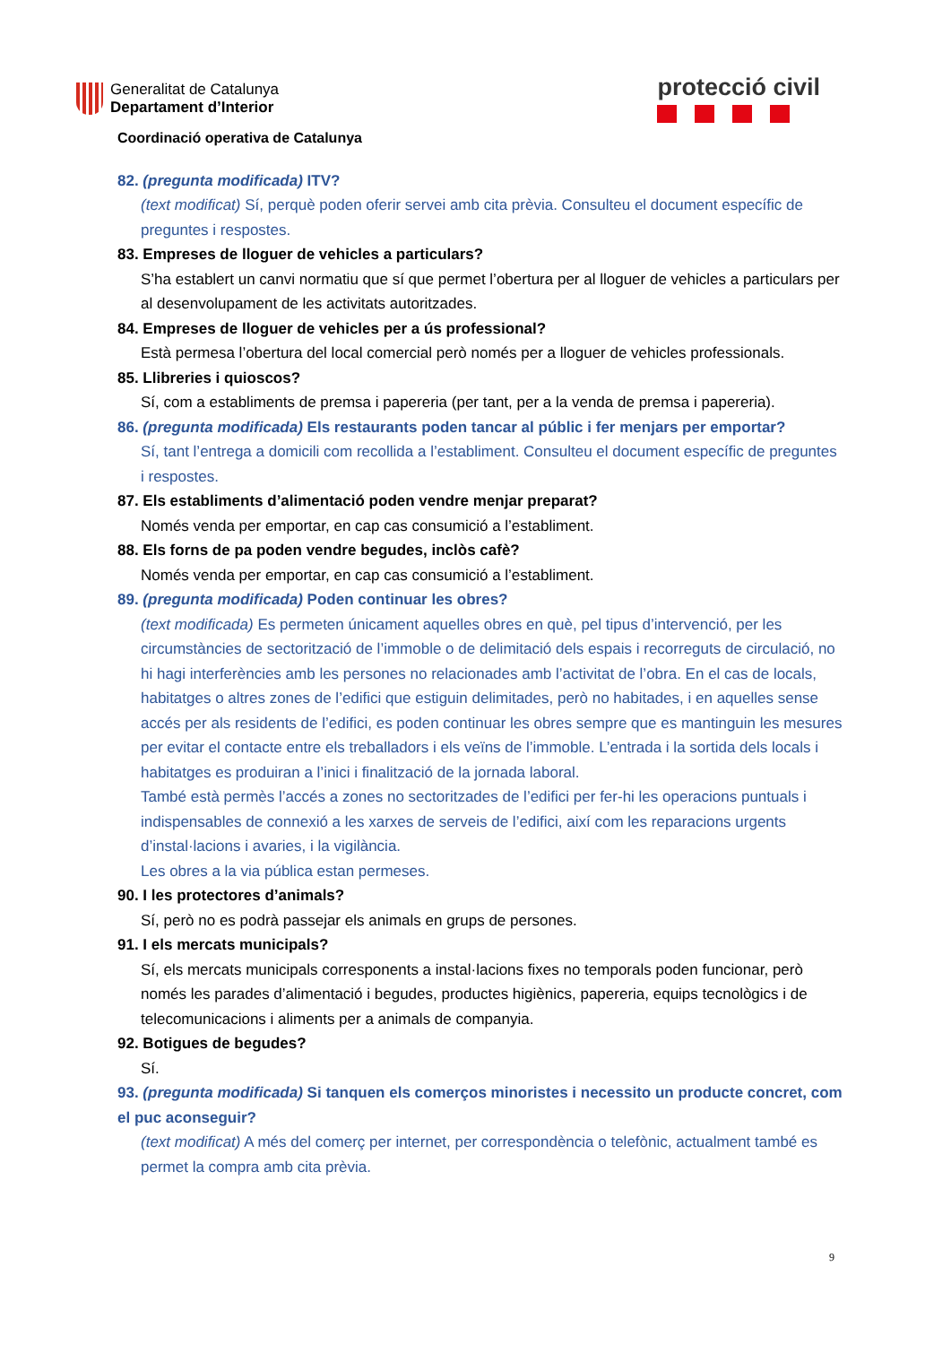Generalitat de Catalunya
Departament d’Interior
protecció civil
Coordinació operativa de Catalunya
82. (pregunta modificada) ITV?
(text modificat) Sí, perquè poden oferir servei amb cita prèvia. Consulteu el document específic de preguntes i respostes.
83. Empreses de lloguer de vehicles a particulars?
S’ha establert un canvi normatiu que sí que permet l’obertura per al lloguer de vehicles a particulars per al desenvolupament de les activitats autoritzades.
84. Empreses de lloguer de vehicles per a ús professional?
Està permesa l’obertura del local comercial però només per a lloguer de vehicles professionals.
85. Llibreries i quioscos?
Sí, com a establiments de premsa i papereria (per tant, per a la venda de premsa i papereria).
86. (pregunta modificada) Els restaurants poden tancar al públic i fer menjars per emportar?
Sí, tant l’entrega a domicili com recollida a l’establiment. Consulteu el document específic de preguntes i respostes.
87. Els establiments d’alimentació poden vendre menjar preparat?
Només venda per emportar, en cap cas consumició a l’establiment.
88. Els forns de pa poden vendre begudes, inclòs cafè?
Només venda per emportar, en cap cas consumició a l’establiment.
89. (pregunta modificada) Poden continuar les obres?
(text modificada) Es permeten únicament aquelles obres en què, pel tipus d’intervenció, per les circumstàncies de sectorització de l’immoble o de delimitació dels espais i recorreguts de circulació, no hi hagi interferències amb les persones no relacionades amb l’activitat de l’obra. En el cas de locals, habitatges o altres zones de l’edifici que estiguin delimitades, però no habitades, i en aquelles sense accés per als residents de l’edifici, es poden continuar les obres sempre que es mantinguin les mesures per evitar el contacte entre els treballadors i els veïns de l’immoble. L’entrada i la sortida dels locals i habitatges es produiran a l’inici i finalització de la jornada laboral.
També està permès l’accés a zones no sectoritzades de l’edifici per fer-hi les operacions puntuals i indispensables de connexió a les xarxes de serveis de l’edifici, així com les reparacions urgents d’instal·lacions i avaries, i la vigilància.
Les obres a la via pública estan permeses.
90. I les protectores d’animals?
Sí, però no es podrà passejar els animals en grups de persones.
91. I els mercats municipals?
Sí, els mercats municipals corresponents a instal·lacions fixes no temporals poden funcionar, però només les parades d’alimentació i begudes, productes higiènics, papereria, equips tecnològics i de telecomunicacions i aliments per a animals de companyia.
92. Botigues de begudes?
Sí.
93. (pregunta modificada) Si tanquen els comerços minoristes i necessito un producte concret, com el puc aconseguir?
(text modificat) A més del comerç per internet, per correspondència o telefònic, actualment també es permet la compra amb cita prèvia.
9